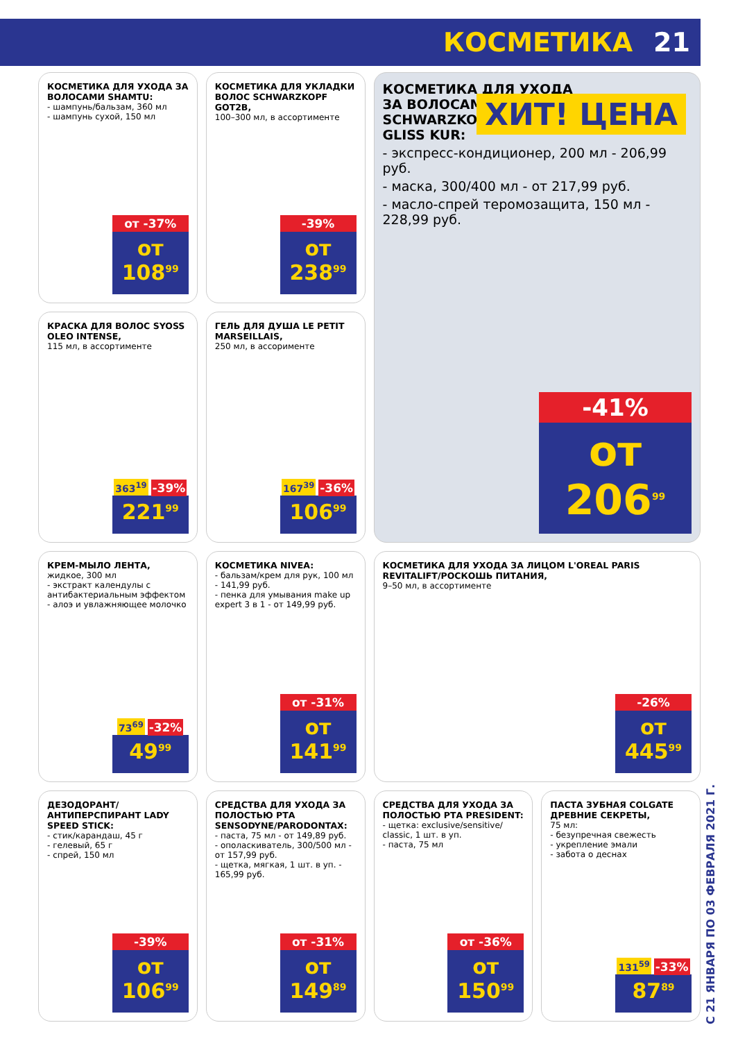КОСМЕТИКА 21
КОСМЕТИКА ДЛЯ УХОДА ЗА ВОЛОСАМИ SHAMTU:
- шампунь/бальзам, 360 мл
- шампунь сухой, 150 мл
от -37%
от 108<sup>99</sup>
КОСМЕТИКА ДЛЯ УКЛАДКИ ВОЛОС SCHWARZKOPF GOT2B,
100–300 мл, в ассортименте
-39%
от 238<sup>99</sup>
КОСМЕТИКА ДЛЯ УХОДА
ЗА ВОЛОСАМИ
SCHWARZKOPF
GLISS KUR:
ХИТ! ЦЕНА
- экспресс-кондиционер, 200 мл - 206,99 руб.
- маска, 300/400 мл - от 217,99 руб.
- масло-спрей теромозащита, 150 мл - 228,99 руб.
-41%
от 206<sup>99</sup>
КРАСКА ДЛЯ ВОЛОС SYOSS OLEO INTENSE,
115 мл, в ассортименте
363<sup>19</sup> -39%
221<sup>99</sup>
ГЕЛЬ ДЛЯ ДУША LE PETIT MARSEILLAIS,
250 мл, в ассорименте
167<sup>39</sup> -36%
106<sup>99</sup>
КРЕМ-МЫЛО ЛЕНТА,
жидкое, 300 мл
- экстракт календулы с антибактериальным эффектом
- алоэ и увлажняющее молочко
73<sup>69</sup> -32%
49<sup>99</sup>
КОСМЕТИКА NIVEA:
- бальзам/крем для рук, 100 мл - 141,99 руб.
- пенка для умывания make up expert 3 в 1 - от 149,99 руб.
от -31%
от 141<sup>99</sup>
КОСМЕТИКА ДЛЯ УХОДА ЗА ЛИЦОМ L'OREAL PARIS REVITALIFT/РОСКОШЬ ПИТАНИЯ,
9–50 мл, в ассортименте
-26%
от 445<sup>99</sup>
ДЕЗОДОРАНТ/АНТИПЕРСПИРАНТ LADY SPEED STICK:
- стик/карандаш, 45 г
- гелевый, 65 г
- спрей, 150 мл
-39%
от 106<sup>99</sup>
СРЕДСТВА ДЛЯ УХОДА ЗА ПОЛОСТЬЮ РТА SENSODYNE/PARODONTAX:
- паста, 75 мл - от 149,89 руб.
- ополаскиватель, 300/500 мл - от 157,99 руб.
- щетка, мягкая, 1 шт. в уп. - 165,99 руб.
от -31%
от 149<sup>89</sup>
СРЕДСТВА ДЛЯ УХОДА ЗА ПОЛОСТЬЮ РТА PRESIDENT:
- щетка: exclusive/sensitive/ classic, 1 шт. в уп.
- паста, 75 мл
от -36%
от 150<sup>99</sup>
ПАСТА ЗУБНАЯ COLGATE ДРЕВНИЕ СЕКРЕТЫ,
75 мл:
- безупречная свежесть
- укрепление эмали
- забота о деснах
131<sup>59</sup> -33%
87<sup>89</sup>
С 21 ЯНВАРЯ ПО 03 ФЕВРАЛЯ 2021 Г.